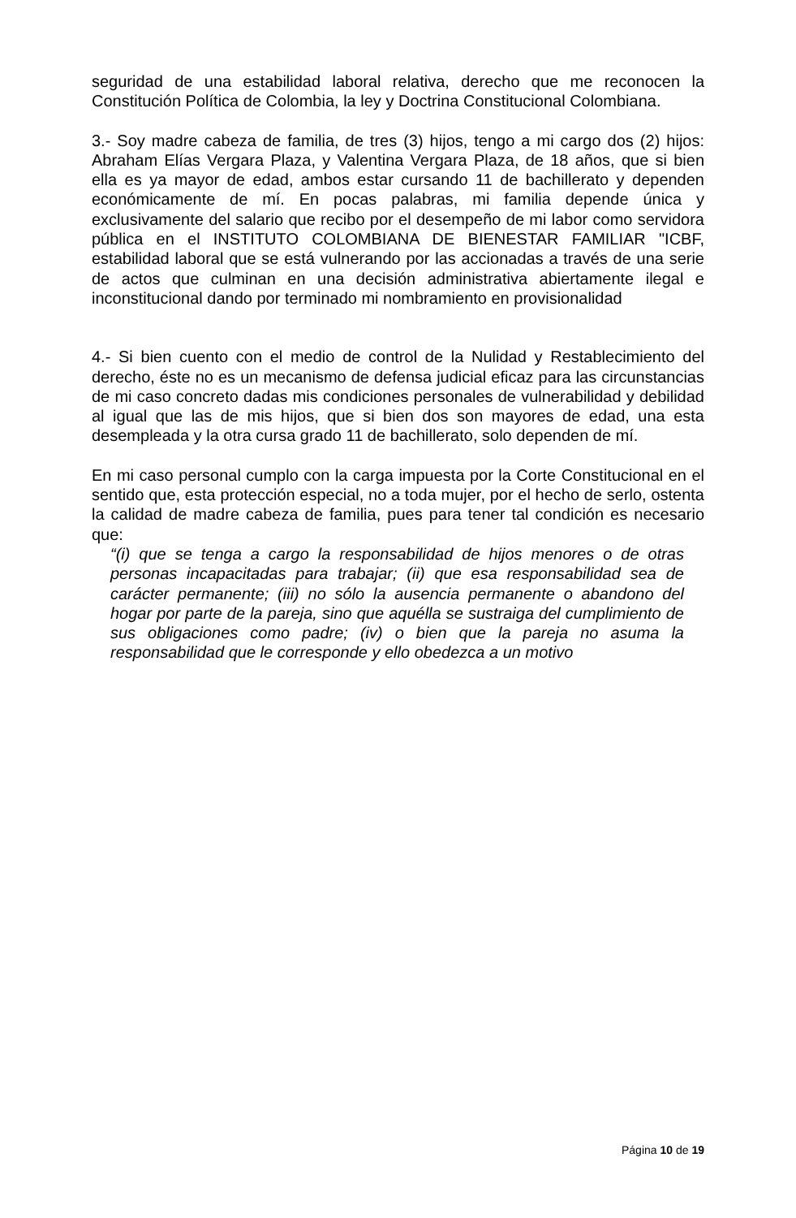seguridad de una estabilidad laboral relativa, derecho que me reconocen la Constitución Política de Colombia, la ley y Doctrina Constitucional Colombiana.
3.- Soy madre cabeza de familia, de tres (3) hijos, tengo a mi cargo dos (2) hijos: Abraham Elías Vergara Plaza, y Valentina Vergara Plaza, de 18 años, que si bien ella es ya mayor de edad, ambos estar cursando 11 de bachillerato y dependen económicamente de mí. En pocas palabras, mi familia depende única y exclusivamente del salario que recibo por el desempeño de mi labor como servidora pública en el INSTITUTO COLOMBIANA DE BIENESTAR FAMILIAR "ICBF, estabilidad laboral que se está vulnerando por las accionadas a través de una serie de actos que culminan en una decisión administrativa abiertamente ilegal e inconstitucional dando por terminado mi nombramiento en provisionalidad
4.- Si bien cuento con el medio de control de la Nulidad y Restablecimiento del derecho, éste no es un mecanismo de defensa judicial eficaz para las circunstancias de mi caso concreto dadas mis condiciones personales de vulnerabilidad y debilidad al igual que las de mis hijos, que si bien dos son mayores de edad, una esta desempleada y la otra cursa grado 11 de bachillerato, solo dependen de mí.
En mi caso personal cumplo con la carga impuesta por la Corte Constitucional en el sentido que, esta protección especial, no a toda mujer, por el hecho de serlo, ostenta la calidad de madre cabeza de familia, pues para tener tal condición es necesario que:
“(i) que se tenga a cargo la responsabilidad de hijos menores o de otras personas incapacitadas para trabajar; (ii) que esa responsabilidad sea de carácter permanente; (iii) no sólo la ausencia permanente o abandono del hogar por parte de la pareja, sino que aquélla se sustraiga del cumplimiento de sus obligaciones como padre; (iv) o bien que la pareja no asuma la responsabilidad que le corresponde y ello obedezca a un motivo
Página 10 de 19